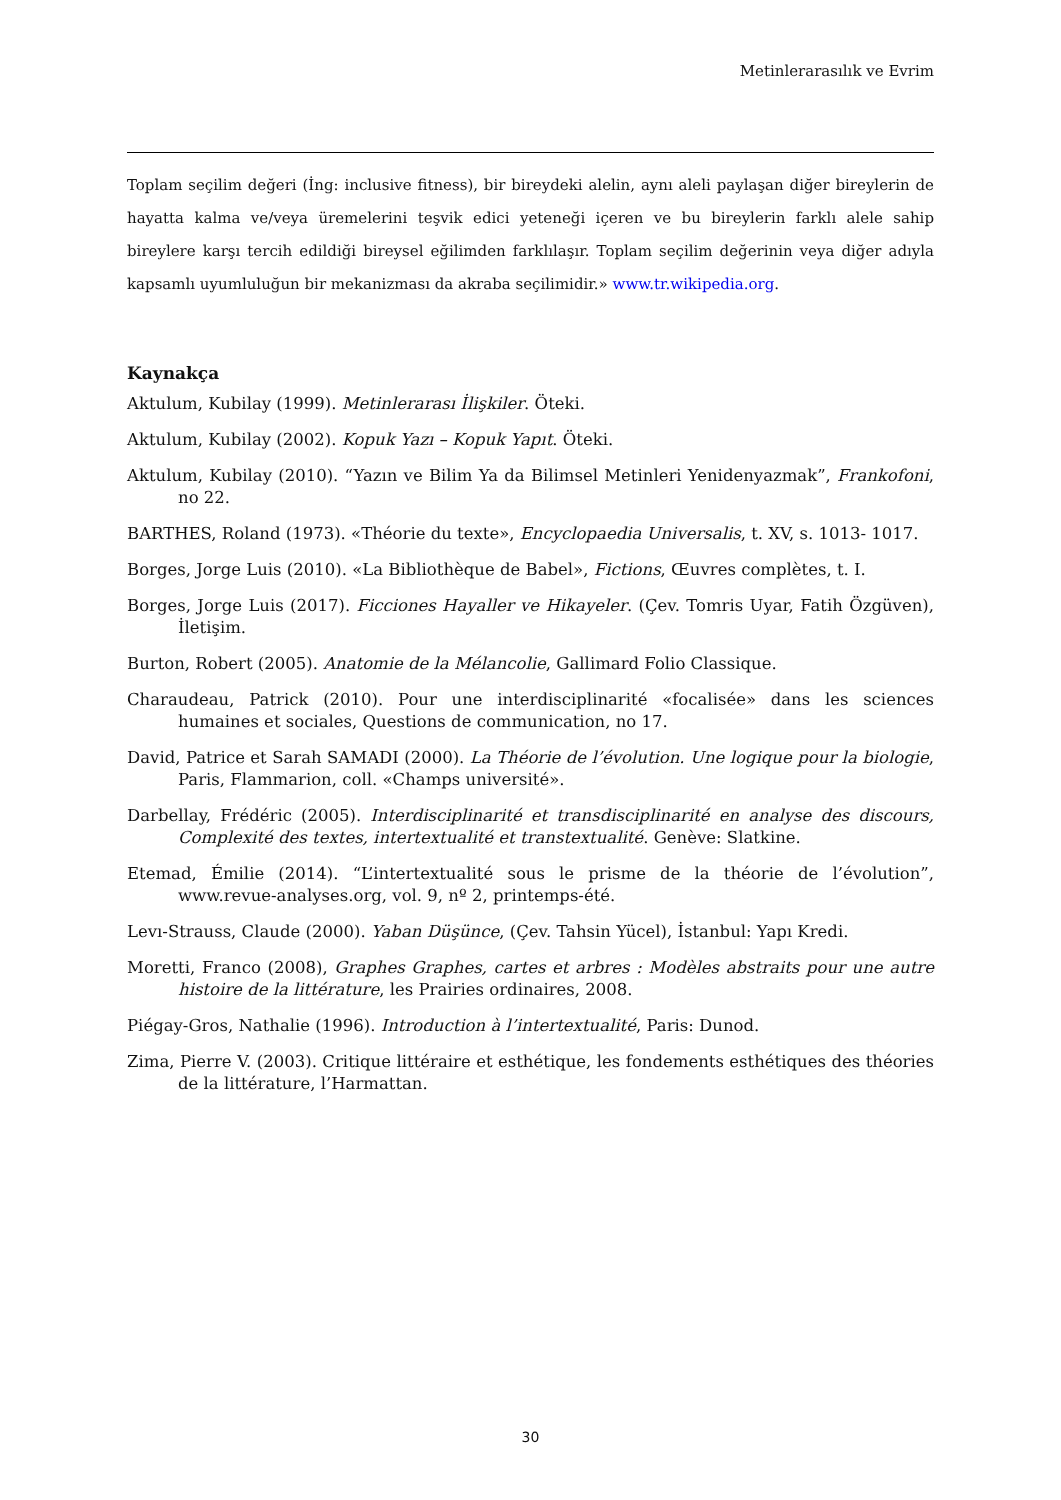Metinlerarasılık ve Evrim
Toplam seçilim değeri (İng: inclusive fitness), bir bireydeki alelin, aynı aleli paylaşan diğer bireylerin de hayatta kalma ve/veya üremelerini teşvik edici yeteneği içeren ve bu bireylerin farklı alele sahip bireylere karşı tercih edildiği bireysel eğilimden farklılaşır. Toplam seçilim değerinin veya diğer adıyla kapsamlı uyumluluğun bir mekanizması da akraba seçilimidir.» www.tr.wikipedia.org.
Kaynakça
Aktulum, Kubilay (1999). Metinlerarası İlişkiler. Öteki.
Aktulum, Kubilay (2002). Kopuk Yazı – Kopuk Yapıt. Öteki.
Aktulum, Kubilay (2010). “Yazın ve Bilim Ya da Bilimsel Metinleri Yenidenyazmak”, Frankofoni, no 22.
BARTHES, Roland (1973). «Théorie du texte», Encyclopaedia Universalis, t. XV, s. 1013- 1017.
Borges, Jorge Luis (2010). «La Bibliothèque de Babel», Fictions, Œuvres complètes, t. I.
Borges, Jorge Luis (2017). Ficciones Hayaller ve Hikayeler. (Çev. Tomris Uyar, Fatih Özgüven), İletişim.
Burton, Robert (2005). Anatomie de la Mélancolie, Gallimard Folio Classique.
Charaudeau, Patrick (2010). Pour une interdisciplinarité «focalisée» dans les sciences humaines et sociales, Questions de communication, no 17.
David, Patrice et Sarah SAMADI (2000). La Théorie de l’évolution. Une logique pour la biologie, Paris, Flammarion, coll. «Champs université».
Darbellay, Frédéric (2005). Interdisciplinarité et transdisciplinarité en analyse des discours, Complexité des textes, intertextualité et transtextualité. Genève: Slatkine.
Etemad, Émilie (2014). “L’intertextualité sous le prisme de la théorie de l’évolution”, www.revue-analyses.org, vol. 9, nº 2, printemps-été.
Levı-Strauss, Claude (2000). Yaban Düşünce, (Çev. Tahsin Yücel), İstanbul: Yapı Kredi.
Moretti, Franco (2008), Graphes Graphes, cartes et arbres : Modèles abstraits pour une autre histoire de la littérature, les Prairies ordinaires, 2008.
Piégay-Gros, Nathalie (1996). Introduction à l’intertextualité, Paris: Dunod.
Zima, Pierre V. (2003). Critique littéraire et esthétique, les fondements esthétiques des théories de la littérature, l’Harmattan.
30